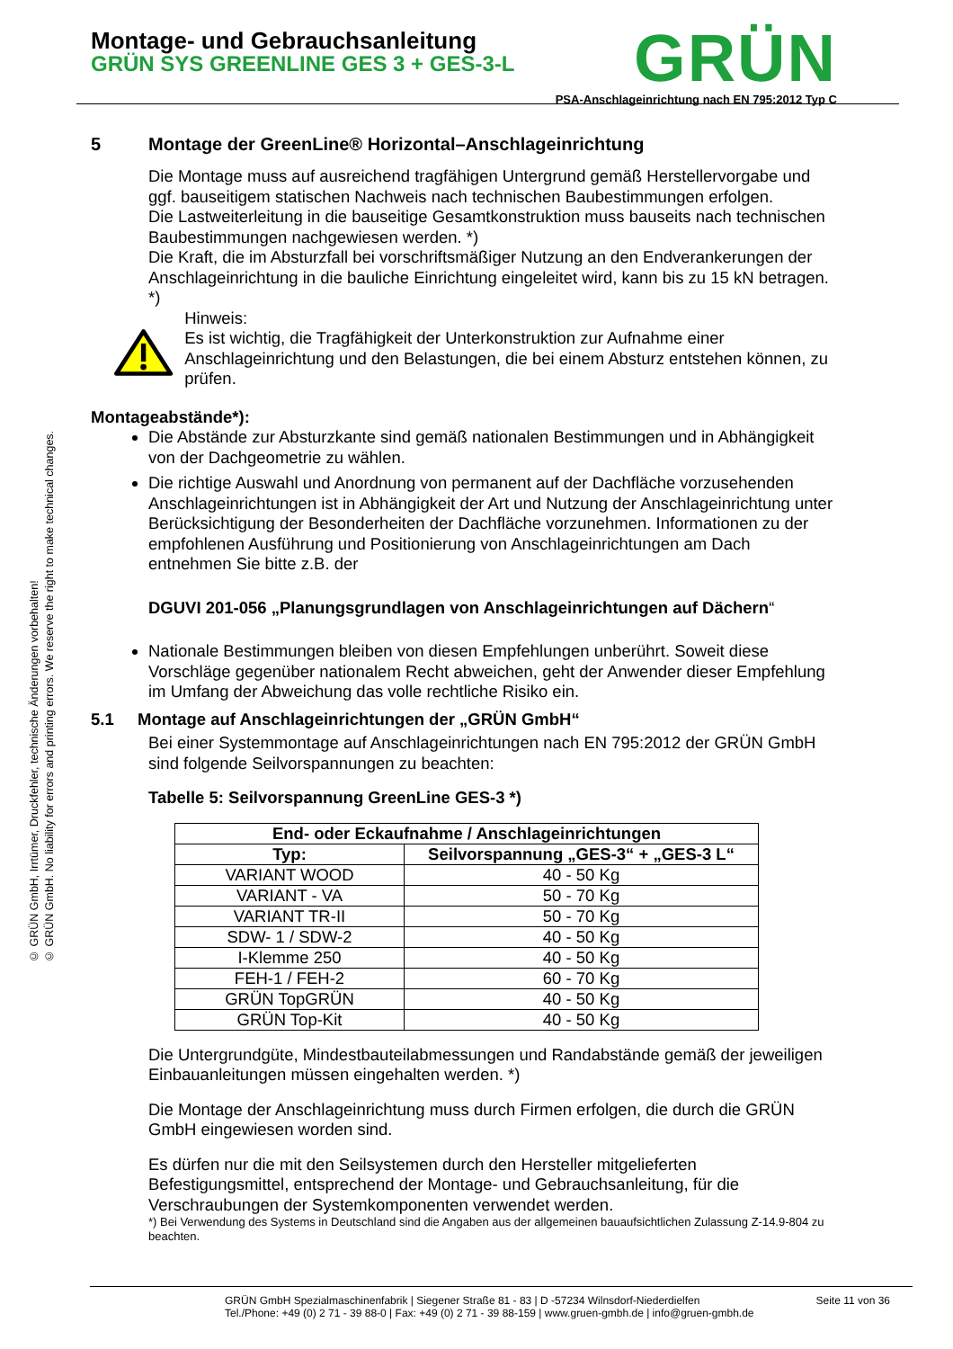© GRÜN GmbH, Irrtümer, Druckfehler, technische Änderungen vorbehalten!
© GRÜN GmbH. No liability for errors and printing errors. We reserve the right to make technical changes.
Montage- und Gebrauchsanleitung
GRÜN SYS GREENLINE GES 3 + GES-3-L
GRÜN
PSA-Anschlageinrichtung nach EN 795:2012 Typ C
5 Montage der GreenLine® Horizontal–Anschlageinrichtung
Die Montage muss auf ausreichend tragfähigen Untergrund gemäß Herstellervorgabe und ggf. bauseitigem statischen Nachweis nach technischen Baubestimmungen erfolgen.
Die Lastweiterleitung in die bauseitige Gesamtkonstruktion muss bauseits nach technischen Baubestimmungen nachgewiesen werden. *)
Die Kraft, die im Absturzfall bei vorschriftsmäßiger Nutzung an den Endverankerungen der Anschlageinrichtung in die bauliche Einrichtung eingeleitet wird, kann bis zu 15 kN betragen. *)
Hinweis:
Es ist wichtig, die Tragfähigkeit der Unterkonstruktion zur Aufnahme einer Anschlageinrichtung und den Belastungen, die bei einem Absturz entstehen können, zu prüfen.
Montageabstände*):
Die Abstände zur Absturzkante sind gemäß nationalen Bestimmungen und in Abhängigkeit von der Dachgeometrie zu wählen.
Die richtige Auswahl und Anordnung von permanent auf der Dachfläche vorzusehenden Anschlageinrichtungen ist in Abhängigkeit der Art und Nutzung der Anschlageinrichtung unter Berücksichtigung der Besonderheiten der Dachfläche vorzunehmen. Informationen zu der empfohlenen Ausführung und Positionierung von Anschlageinrichtungen am Dach entnehmen Sie bitte z.B. der
DGUVI 201-056 „Planungsgrundlagen von Anschlageinrichtungen auf Dächern“
Nationale Bestimmungen bleiben von diesen Empfehlungen unberührt. Soweit diese Vorschläge gegenüber nationalem Recht abweichen, geht der Anwender dieser Empfehlung im Umfang der Abweichung das volle rechtliche Risiko ein.
5.1 Montage auf Anschlageinrichtungen der „GRÜN GmbH“
Bei einer Systemmontage auf Anschlageinrichtungen nach EN 795:2012 der GRÜN GmbH sind folgende Seilvorspannungen zu beachten:
Tabelle 5: Seilvorspannung GreenLine GES-3 *)
| End- oder Eckaufnahme / Anschlageinrichtungen | |
| --- | --- |
| Typ: | Seilvorspannung „GES-3“ + „GES-3 L“ |
| VARIANT WOOD | 40 - 50 Kg |
| VARIANT - VA | 50 - 70 Kg |
| VARIANT TR-II | 50 - 70 Kg |
| SDW- 1 / SDW-2 | 40 - 50 Kg |
| I-Klemme 250 | 40 - 50 Kg |
| FEH-1 / FEH-2 | 60 - 70 Kg |
| GRÜN TopGRÜN | 40 - 50 Kg |
| GRÜN Top-Kit | 40 - 50 Kg |
Die Untergrundgüte, Mindestbauteilabmessungen und Randabstände gemäß der jeweiligen Einbauanleitungen müssen eingehalten werden. *)
Die Montage der Anschlageinrichtung muss durch Firmen erfolgen, die durch die GRÜN GmbH eingewiesen worden sind.
Es dürfen nur die mit den Seilsystemen durch den Hersteller mitgelieferten Befestigungsmittel, entsprechend der Montage- und Gebrauchsanleitung, für die Verschraubungen der Systemkomponenten verwendet werden.
*) Bei Verwendung des Systems in Deutschland sind die Angaben aus der allgemeinen bauaufsichtlichen Zulassung Z-14.9-804 zu beachten.
GRÜN GmbH Spezialmaschinenfabrik | Siegener Straße 81 - 83 | D -57234 Wilnsdorf-Niederdielfen
Tel./Phone: +49 (0) 2 71 - 39 88-0 | Fax: +49 (0) 2 71 - 39 88-159 | www.gruen-gmbh.de | info@gruen-gmbh.de
Seite 11 von 36